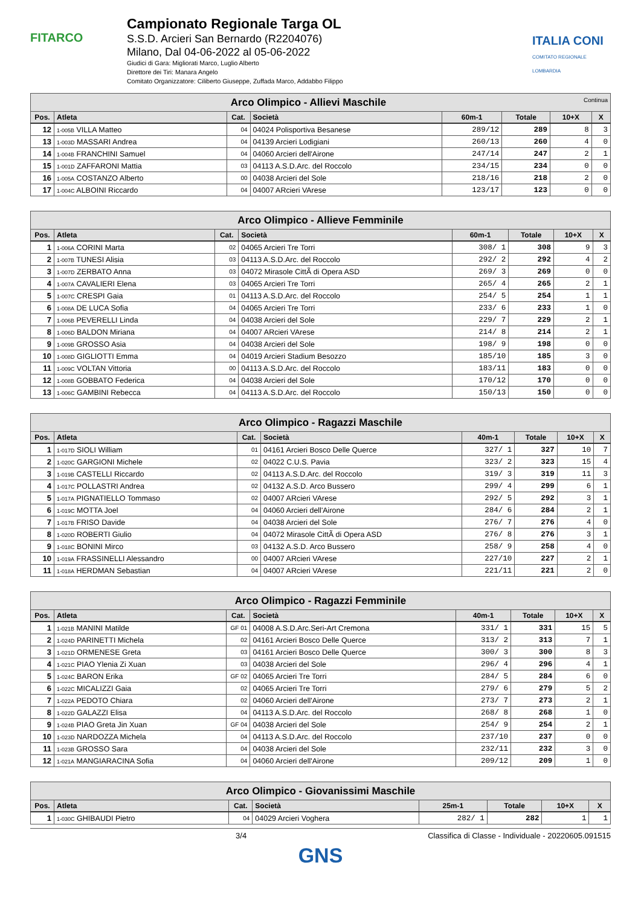FITARCO
Campionato Regionale Targa OL
S.S.D. Arcieri San Bernardo (R2204076)
Milano, Dal 04-06-2022 al 05-06-2022
Giudici di Gara: Migliorati Marco, Luglio Alberto
Direttore dei Tiri: Manara Angelo
Comitato Organizzatore: Ciliberto Giuseppe, Zuffada Marco, Addabbo Filippo
ITALIA CONI
COMITATO REGIONALE LOMBARDIA
| Arco Olimpico - Allievi Maschile Continua | | | | | | | |
| --- | --- | --- | --- | --- | --- | --- | --- |
| Pos. | Atleta | Cat. | Società | 60m-1 | Totale | 10+X | X |
| 12 | 1-005B VILLA Matteo | 04 | 04024 Polisportiva Besanese | 289/12 | 289 | 8 | 3 |
| 13 | 1-003D MASSARI Andrea | 04 | 04139 Arcieri Lodigiani | 260/13 | 260 | 4 | 0 |
| 14 | 1-004B FRANCHINI Samuel | 04 | 04060 Arcieri dell'Airone | 247/14 | 247 | 2 | 1 |
| 15 | 1-001D ZAFFARONI Mattia | 03 | 04113 A.S.D.Arc. del Roccolo | 234/15 | 234 | 0 | 0 |
| 16 | 1-005A COSTANZO Alberto | 00 | 04038 Arcieri del Sole | 218/16 | 218 | 2 | 0 |
| 17 | 1-004C ALBOINI Riccardo | 04 | 04007 ARcieri VArese | 123/17 | 123 | 0 | 0 |
| Arco Olimpico - Allieve Femminile | | | | | | | |
| --- | --- | --- | --- | --- | --- | --- | --- |
| Pos. | Atleta | Cat. | Società | 60m-1 | Totale | 10+X | X |
| 1 | 1-006A CORINI Marta | 02 | 04065 Arcieri Tre Torri | 308/ 1 | 308 | 9 | 3 |
| 2 | 1-007B TUNESI Alisia | 03 | 04113 A.S.D.Arc. del Roccolo | 292/ 2 | 292 | 4 | 2 |
| 3 | 1-007D ZERBATO Anna | 03 | 04072 Mirasole CittÃ di Opera ASD | 269/ 3 | 269 | 0 | 0 |
| 4 | 1-007A CAVALIERI Elena | 03 | 04065 Arcieri Tre Torri | 265/ 4 | 265 | 2 | 1 |
| 5 | 1-007C CRESPI Gaia | 01 | 04113 A.S.D.Arc. del Roccolo | 254/ 5 | 254 | 1 | 1 |
| 6 | 1-008A DE LUCA Sofia | 04 | 04065 Arcieri Tre Torri | 233/ 6 | 233 | 1 | 0 |
| 7 | 1-006B PEVERELLI Linda | 04 | 04038 Arcieri del Sole | 229/ 7 | 229 | 2 | 1 |
| 8 | 1-006D BALDON Miriana | 04 | 04007 ARcieri VArese | 214/ 8 | 214 | 2 | 1 |
| 9 | 1-009B GROSSO Asia | 04 | 04038 Arcieri del Sole | 198/ 9 | 198 | 0 | 0 |
| 10 | 1-008D GIGLIOTTI Emma | 04 | 04019 Arcieri Stadium Besozzo | 185/10 | 185 | 3 | 0 |
| 11 | 1-009C VOLTAN Vittoria | 00 | 04113 A.S.D.Arc. del Roccolo | 183/11 | 183 | 0 | 0 |
| 12 | 1-008B GOBBATO Federica | 04 | 04038 Arcieri del Sole | 170/12 | 170 | 0 | 0 |
| 13 | 1-006C GAMBINI Rebecca | 04 | 04113 A.S.D.Arc. del Roccolo | 150/13 | 150 | 0 | 0 |
| Arco Olimpico - Ragazzi Maschile | | | | | | | |
| --- | --- | --- | --- | --- | --- | --- | --- |
| Pos. | Atleta | Cat. | Società | 40m-1 | Totale | 10+X | X |
| 1 | 1-017D SIOLI William | 01 | 04161 Arcieri Bosco Delle Querce | 327/ 1 | 327 | 10 | 7 |
| 2 | 1-020C GARGIONI Michele | 02 | 04022 C.U.S. Pavia | 323/ 2 | 323 | 15 | 4 |
| 3 | 1-019B CASTELLI Riccardo | 02 | 04113 A.S.D.Arc. del Roccolo | 319/ 3 | 319 | 11 | 3 |
| 4 | 1-017C POLLASTRI Andrea | 02 | 04132 A.S.D. Arco Bussero | 299/ 4 | 299 | 6 | 1 |
| 5 | 1-017A PIGNATIELLO Tommaso | 02 | 04007 ARcieri VArese | 292/ 5 | 292 | 3 | 1 |
| 6 | 1-019C MOTTA Joel | 04 | 04060 Arcieri dell'Airone | 284/ 6 | 284 | 2 | 1 |
| 7 | 1-017B FRISO Davide | 04 | 04038 Arcieri del Sole | 276/ 7 | 276 | 4 | 0 |
| 8 | 1-020D ROBERTI Giulio | 04 | 04072 Mirasole CittÃ di Opera ASD | 276/ 8 | 276 | 3 | 1 |
| 9 | 1-018C BONINI Mirco | 03 | 04132 A.S.D. Arco Bussero | 258/ 9 | 258 | 4 | 0 |
| 10 | 1-019A FRASSINELLI Alessandro | 00 | 04007 ARcieri VArese | 227/10 | 227 | 2 | 1 |
| 11 | 1-018A HERDMAN Sebastian | 04 | 04007 ARcieri VArese | 221/11 | 221 | 2 | 0 |
| Arco Olimpico - Ragazzi Femminile | | | | | | | |
| --- | --- | --- | --- | --- | --- | --- | --- |
| Pos. | Atleta | Cat. | Società | 40m-1 | Totale | 10+X | X |
| 1 | 1-021B MANINI Matilde | GF 01 | 04008 A.S.D.Arc.Seri-Art Cremona | 331/ 1 | 331 | 15 | 5 |
| 2 | 1-024D PARINETTI Michela | 02 | 04161 Arcieri Bosco Delle Querce | 313/ 2 | 313 | 7 | 1 |
| 3 | 1-021D ORMENESE Greta | 03 | 04161 Arcieri Bosco Delle Querce | 300/ 3 | 300 | 8 | 3 |
| 4 | 1-021C PIAO Ylenia Zi Xuan | 03 | 04038 Arcieri del Sole | 296/ 4 | 296 | 4 | 1 |
| 5 | 1-024C BARON Erika | GF 02 | 04065 Arcieri Tre Torri | 284/ 5 | 284 | 6 | 0 |
| 6 | 1-022C MICALIZZI Gaia | 02 | 04065 Arcieri Tre Torri | 279/ 6 | 279 | 5 | 2 |
| 7 | 1-022A PEDOTO Chiara | 02 | 04060 Arcieri dell'Airone | 273/ 7 | 273 | 2 | 1 |
| 8 | 1-022D GALAZZI Elisa | 04 | 04113 A.S.D.Arc. del Roccolo | 268/ 8 | 268 | 1 | 0 |
| 9 | 1-024B PIAO Greta Jin Xuan | GF 04 | 04038 Arcieri del Sole | 254/ 9 | 254 | 2 | 1 |
| 10 | 1-023D NARDOZZA Michela | 04 | 04113 A.S.D.Arc. del Roccolo | 237/10 | 237 | 0 | 0 |
| 11 | 1-023B GROSSO Sara | 04 | 04038 Arcieri del Sole | 232/11 | 232 | 3 | 0 |
| 12 | 1-021A MANGIARACINA Sofia | 04 | 04060 Arcieri dell'Airone | 209/12 | 209 | 1 | 0 |
| Arco Olimpico - Giovanissimi Maschile | | | | | | | |
| --- | --- | --- | --- | --- | --- | --- | --- |
| Pos. | Atleta | Cat. | Società | 25m-1 | Totale | 10+X | X |
| 1 | 1-030C GHIBAUDI Pietro | 04 | 04029 Arcieri Voghera | 282/ 1 | 282 | 1 | 1 |
3/4 Classifica di Classe - Individuale - 20220605.091515
GNS